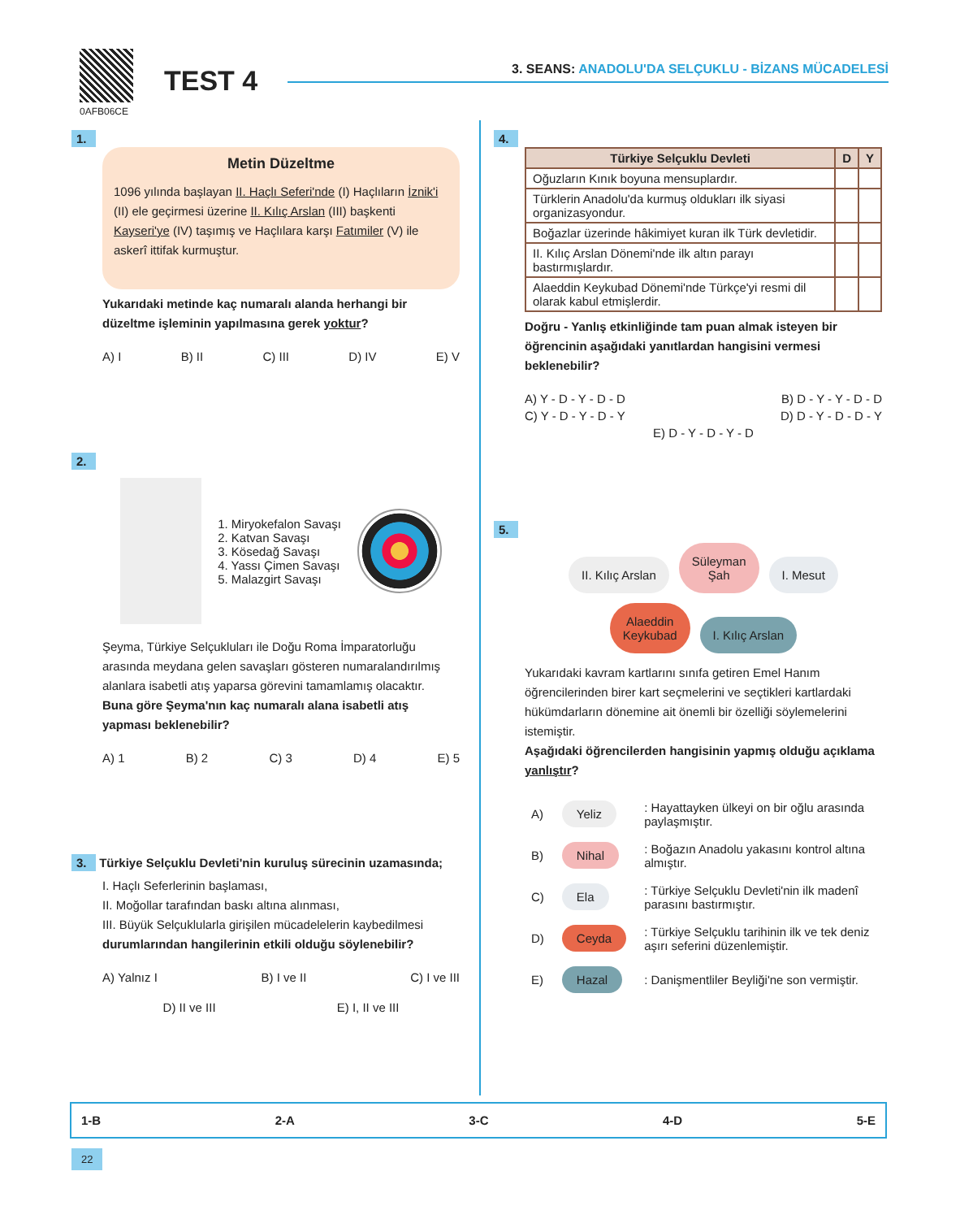0AFB06CE
TEST 4
3. SEANS: ANADOLU'DA SELÇUKLU - BİZANS MÜCADELESİ
1.
Metin Düzeltme
1096 yılında başlayan II. Haçlı Seferi'nde (I) Haçlıların İznik'i (II) ele geçirmesi üzerine II. Kılıç Arslan (III) başkenti Kayseri'ye (IV) taşımış ve Haçlılara karşı Fatımiler (V) ile askerî ittifak kurmuştur.
Yukarıdaki metinde kaç numaralı alanda herhangi bir düzeltme işleminin yapılmasına gerek yoktur?
A) I B) II C) III D) IV E) V
2.
1. Miryokefalon Savaşı
2. Katvan Savaşı
3. Kösedağ Savaşı
4. Yassı Çimen Savaşı
5. Malazgirt Savaşı
Şeyma, Türkiye Selçukluları ile Doğu Roma İmparatorluğu arasında meydana gelen savaşları gösteren numaralandırılmış alanlara isabetli atış yaparsa görevini tamamlamış olacaktır.
Buna göre Şeyma'nın kaç numaralı alana isabetli atış yapması beklenebilir?
A) 1 B) 2 C) 3 D) 4 E) 5
3. Türkiye Selçuklu Devleti'nin kuruluş sürecinin uzamasında;
I. Haçlı Seferlerinin başlaması,
II. Moğollar tarafından baskı altına alınması,
III. Büyük Selçuklularla girişilen mücadelelerin kaybedilmesi
durumlarından hangilerinin etkili olduğu söylenebilir?
A) Yalnız I B) I ve II C) I ve III
D) II ve III E) I, II ve III
4.
| Türkiye Selçuklu Devleti | D | Y |
| --- | --- | --- |
| Oğuzların Kınık boyuna mensuplardır. | | |
| Türklerin Anadolu'da kurmuş oldukları ilk siyasi organizasyondur. | | |
| Boğazlar üzerinde hâkimiyet kuran ilk Türk devletidir. | | |
| II. Kılıç Arslan Dönemi'nde ilk altın parayı bastırmışlardır. | | |
| Alaeddin Keykubad Dönemi'nde Türkçe'yi resmi dil olarak kabul etmişlerdir. | | |
Doğru - Yanlış etkinliğinde tam puan almak isteyen bir öğrencinin aşağıdaki yanıtlardan hangisini vermesi beklenebilir?
A) Y - D - Y - D - D B) D - Y - Y - D - D
C) Y - D - Y - D - Y D) D - Y - D - D - Y
E) D - Y - D - Y - D
5.
II. Kılıç Arslan Süleyman
Şah I. Mesut
Alaeddin
Keykubad I. Kılıç Arslan
Yukarıdaki kavram kartlarını sınıfa getiren Emel Hanım öğrencilerinden birer kart seçmelerini ve seçtikleri kartlardaki hükümdarların dönemine ait önemli bir özelliği söylemelerini istemiştir.
Aşağıdaki öğrencilerden hangisinin yapmış olduğu açıklama yanlıştır?
| A) | Yeliz | : Hayattayken ülkeyi on bir oğlu arasında paylaşmıştır. |
| B) | Nihal | : Boğazın Anadolu yakasını kontrol altına almıştır. |
| C) | Ela | : Türkiye Selçuklu Devleti'nin ilk madenî parasını bastırmıştır. |
| D) | Ceyda | : Türkiye Selçuklu tarihinin ilk ve tek deniz aşırı seferini düzenlemiştir. |
| E) | Hazal | : Danişmentliler Beyliği'ne son vermiştir. |
1-B 2-A 3-C 4-D 5-E
22